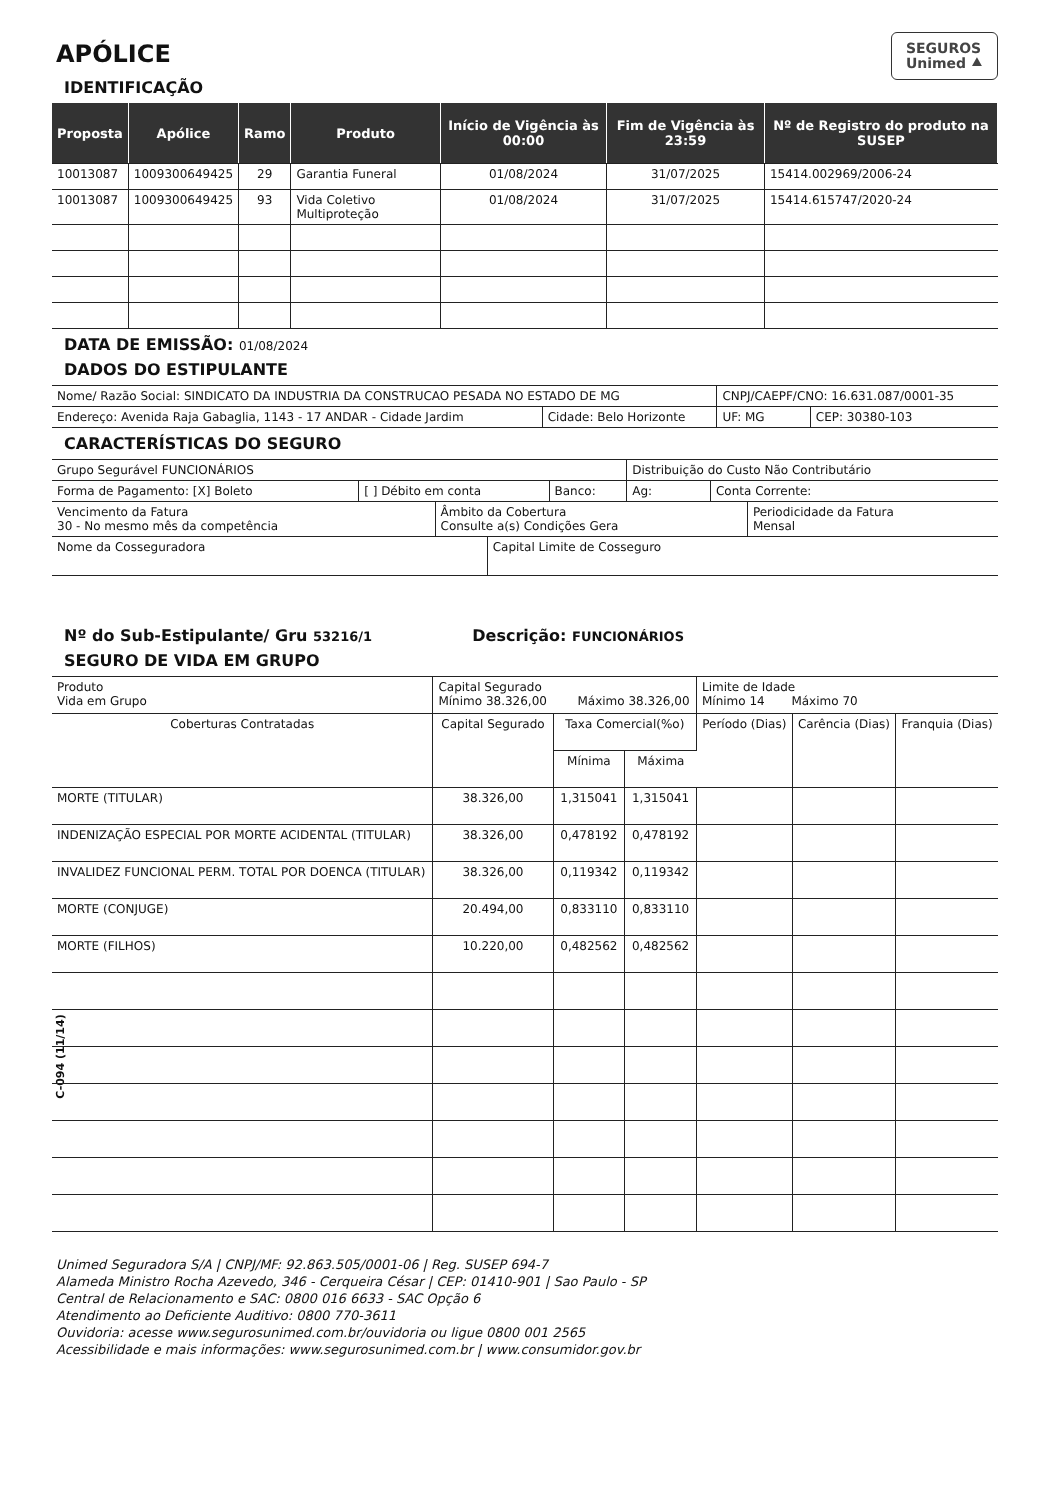C-094 (11/14)
SEGUROS
Unimed ⯅
APÓLICE
IDENTIFICAÇÃO
| Proposta | Apólice | Ramo | Produto | Início de Vigência às 00:00 | Fim de Vigência às 23:59 | Nº de Registro do produto na SUSEP |
| --- | --- | --- | --- | --- | --- | --- |
| 10013087 | 1009300649425 | 29 | Garantia Funeral | 01/08/2024 | 31/07/2025 | 15414.002969/2006-24 |
| 10013087 | 1009300649425 | 93 | Vida Coletivo Multiproteção | 01/08/2024 | 31/07/2025 | 15414.615747/2020-24 |
DATA DE EMISSÃO: 01/08/2024
DADOS DO ESTIPULANTE
| Nome/ Razão Social: SINDICATO DA INDUSTRIA DA CONSTRUCAO PESADA NO ESTADO DE MG | | CNPJ/CAEPF/CNO: 16.631.087/0001-35 | |
| Endereço: Avenida Raja Gabaglia, 1143 - 17 ANDAR - Cidade Jardim | Cidade: Belo Horizonte | UF: MG | CEP: 30380-103 |
CARACTERÍSTICAS DO SEGURO
| Grupo Segurável FUNCIONÁRIOS | | | Distribuição do Custo Não Contributário | |
| Forma de Pagamento: [X] Boleto | [ ] Débito em conta | Banco: | Ag: | Conta Corrente: |
| Vencimento da Fatura 30 - No mesmo mês da competência | Âmbito da Cobertura Consulte a(s) Condições Gera | Periodicidade da Fatura Mensal |
| Nome da Cosseguradora | Capital Limite de Cosseguro |
Nº do Sub-Estipulante/ Gru 53216/1 Descrição: FUNCIONÁRIOS
SEGURO DE VIDA EM GRUPO
| Produto Vida em Grupo | Capital Segurado Mínimo 38.326,00 Máximo 38.326,00 | | | Limite de Idade Mínimo 14 Máximo 70 | | |
| Coberturas Contratadas | Capital Segurado | Taxa Comercial(%o) | | Período (Dias) | Carência (Dias) | Franquia (Dias) |
| | | Mínima | Máxima | | | |
| MORTE (TITULAR) | 38.326,00 | 1,315041 | 1,315041 | | | |
| INDENIZAÇÃO ESPECIAL POR MORTE ACIDENTAL (TITULAR) | 38.326,00 | 0,478192 | 0,478192 | | | |
| INVALIDEZ FUNCIONAL PERM. TOTAL POR DOENCA (TITULAR) | 38.326,00 | 0,119342 | 0,119342 | | | |
| MORTE (CONJUGE) | 20.494,00 | 0,833110 | 0,833110 | | | |
| MORTE (FILHOS) | 10.220,00 | 0,482562 | 0,482562 | | | |
Unimed Seguradora S/A | CNPJ/MF: 92.863.505/0001-06 | Reg. SUSEP 694-7
Alameda Ministro Rocha Azevedo, 346 - Cerqueira César | CEP: 01410-901 | Sao Paulo - SP
Central de Relacionamento e SAC: 0800 016 6633 - SAC Opção 6
Atendimento ao Deficiente Auditivo: 0800 770-3611
Ouvidoria: acesse www.segurosunimed.com.br/ouvidoria ou ligue 0800 001 2565
Acessibilidade e mais informações: www.segurosunimed.com.br | www.consumidor.gov.br